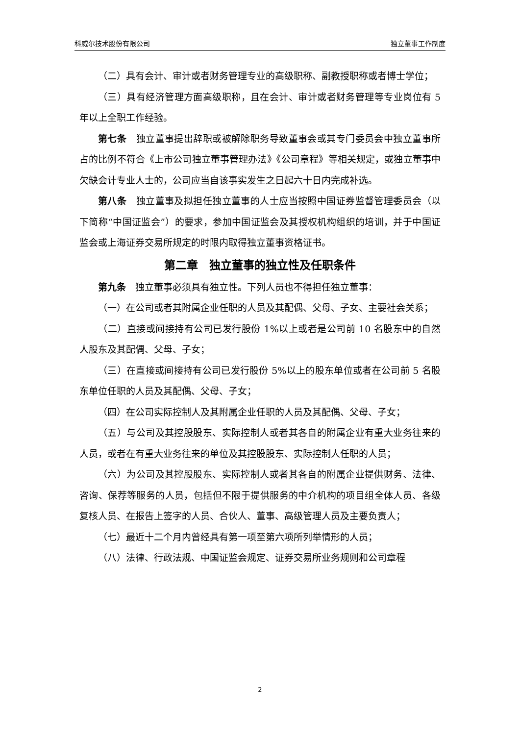科威尔技术股份有限公司 独立董事工作制度
（二）具有会计、审计或者财务管理专业的高级职称、副教授职称或者博士学位；
（三）具有经济管理方面高级职称，且在会计、审计或者财务管理等专业岗位有 5 年以上全职工作经验。
第七条　独立董事提出辞职或被解除职务导致董事会或其专门委员会中独立董事所占的比例不符合《上市公司独立董事管理办法》《公司章程》等相关规定，或独立董事中欠缺会计专业人士的，公司应当自该事实发生之日起六十日内完成补选。
第八条　独立董事及拟担任独立董事的人士应当按照中国证券监督管理委员会（以下简称“中国证监会”）的要求，参加中国证监会及其授权机构组织的培训，并于中国证监会或上海证券交易所规定的时限内取得独立董事资格证书。
第二章　独立董事的独立性及任职条件
第九条　独立董事必须具有独立性。下列人员也不得担任独立董事：
（一）在公司或者其附属企业任职的人员及其配偶、父母、子女、主要社会关系；
（二）直接或间接持有公司已发行股份 1%以上或者是公司前 10 名股东中的自然人股东及其配偶、父母、子女；
（三）在直接或间接持有公司已发行股份 5%以上的股东单位或者在公司前 5 名股东单位任职的人员及其配偶、父母、子女；
（四）在公司实际控制人及其附属企业任职的人员及其配偶、父母、子女；
（五）与公司及其控股股东、实际控制人或者其各自的附属企业有重大业务往来的人员，或者在有重大业务往来的单位及其控股股东、实际控制人任职的人员；
（六）为公司及其控股股东、实际控制人或者其各自的附属企业提供财务、法律、咨询、保荐等服务的人员，包括但不限于提供服务的中介机构的项目组全体人员、各级复核人员、在报告上签字的人员、合伙人、董事、高级管理人员及主要负责人；
（七）最近十二个月内曾经具有第一项至第六项所列举情形的人员；
（八）法律、行政法规、中国证监会规定、证券交易所业务规则和公司章程
2